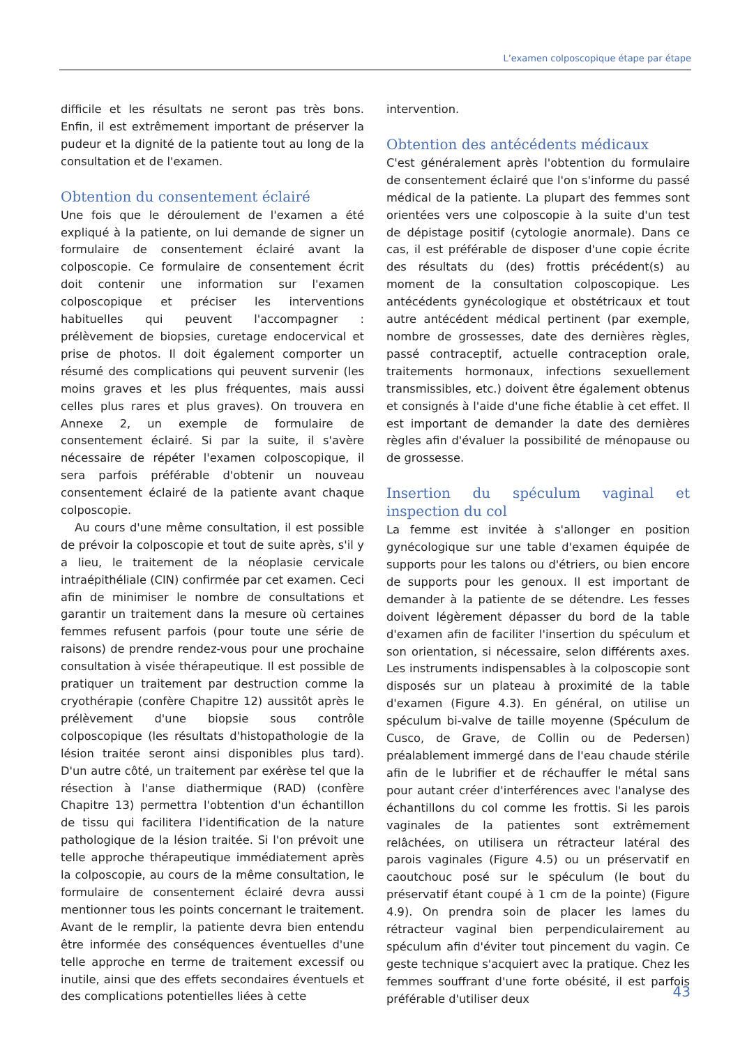L’examen colposcopique étape par étape
difficile et les résultats ne seront pas très bons. Enfin, il est extrêmement important de préserver la pudeur et la dignité de la patiente tout au long de la consultation et de l'examen.
Obtention du consentement éclairé
Une fois que le déroulement de l'examen a été expliqué à la patiente, on lui demande de signer un formulaire de consentement éclairé avant la colposcopie. Ce formulaire de consentement écrit doit contenir une information sur l'examen colposcopique et préciser les interventions habituelles qui peuvent l'accompagner : prélèvement de biopsies, curetage endocervical et prise de photos. Il doit également comporter un résumé des complications qui peuvent survenir (les moins graves et les plus fréquentes, mais aussi celles plus rares et plus graves). On trouvera en Annexe 2, un exemple de formulaire de consentement éclairé. Si par la suite, il s'avère nécessaire de répéter l'examen colposcopique, il sera parfois préférable d'obtenir un nouveau consentement éclairé de la patiente avant chaque colposcopie.
Au cours d'une même consultation, il est possible de prévoir la colposcopie et tout de suite après, s'il y a lieu, le traitement de la néoplasie cervicale intraépithéliale (CIN) confirmée par cet examen. Ceci afin de minimiser le nombre de consultations et garantir un traitement dans la mesure où certaines femmes refusent parfois (pour toute une série de raisons) de prendre rendez-vous pour une prochaine consultation à visée thérapeutique. Il est possible de pratiquer un traitement par destruction comme la cryothérapie (confère Chapitre 12) aussitôt après le prélèvement d'une biopsie sous contrôle colposcopique (les résultats d'histopathologie de la lésion traitée seront ainsi disponibles plus tard). D'un autre côté, un traitement par exérèse tel que la résection à l'anse diathermique (RAD) (confère Chapitre 13) permettra l'obtention d'un échantillon de tissu qui facilitera l'identification de la nature pathologique de la lésion traitée. Si l'on prévoit une telle approche thérapeutique immédiatement après la colposcopie, au cours de la même consultation, le formulaire de consentement éclairé devra aussi mentionner tous les points concernant le traitement. Avant de le remplir, la patiente devra bien entendu être informée des conséquences éventuelles d'une telle approche en terme de traitement excessif ou inutile, ainsi que des effets secondaires éventuels et des complications potentielles liées à cette
intervention.
Obtention des antécédents médicaux
C'est généralement après l'obtention du formulaire de consentement éclairé que l'on s'informe du passé médical de la patiente. La plupart des femmes sont orientées vers une colposcopie à la suite d'un test de dépistage positif (cytologie anormale). Dans ce cas, il est préférable de disposer d'une copie écrite des résultats du (des) frottis précédent(s) au moment de la consultation colposcopique. Les antécédents gynécologique et obstétricaux et tout autre antécédent médical pertinent (par exemple, nombre de grossesses, date des dernières règles, passé contraceptif, actuelle contraception orale, traitements hormonaux, infections sexuellement transmissibles, etc.) doivent être également obtenus et consignés à l'aide d'une fiche établie à cet effet. Il est important de demander la date des dernières règles afin d'évaluer la possibilité de ménopause ou de grossesse.
Insertion du spéculum vaginal et inspection du col
La femme est invitée à s'allonger en position gynécologique sur une table d'examen équipée de supports pour les talons ou d'étriers, ou bien encore de supports pour les genoux. Il est important de demander à la patiente de se détendre. Les fesses doivent légèrement dépasser du bord de la table d'examen afin de faciliter l'insertion du spéculum et son orientation, si nécessaire, selon différents axes. Les instruments indispensables à la colposcopie sont disposés sur un plateau à proximité de la table d'examen (Figure 4.3). En général, on utilise un spéculum bi-valve de taille moyenne (Spéculum de Cusco, de Grave, de Collin ou de Pedersen) préalablement immergé dans de l'eau chaude stérile afin de le lubrifier et de réchauffer le métal sans pour autant créer d'interférences avec l'analyse des échantillons du col comme les frottis. Si les parois vaginales de la patientes sont extrêmement relâchées, on utilisera un rétracteur latéral des parois vaginales (Figure 4.5) ou un préservatif en caoutchouc posé sur le spéculum (le bout du préservatif étant coupé à 1 cm de la pointe) (Figure 4.9). On prendra soin de placer les lames du rétracteur vaginal bien perpendiculairement au spéculum afin d'éviter tout pincement du vagin. Ce geste technique s'acquiert avec la pratique. Chez les femmes souffrant d'une forte obésité, il est parfois préférable d'utiliser deux
43